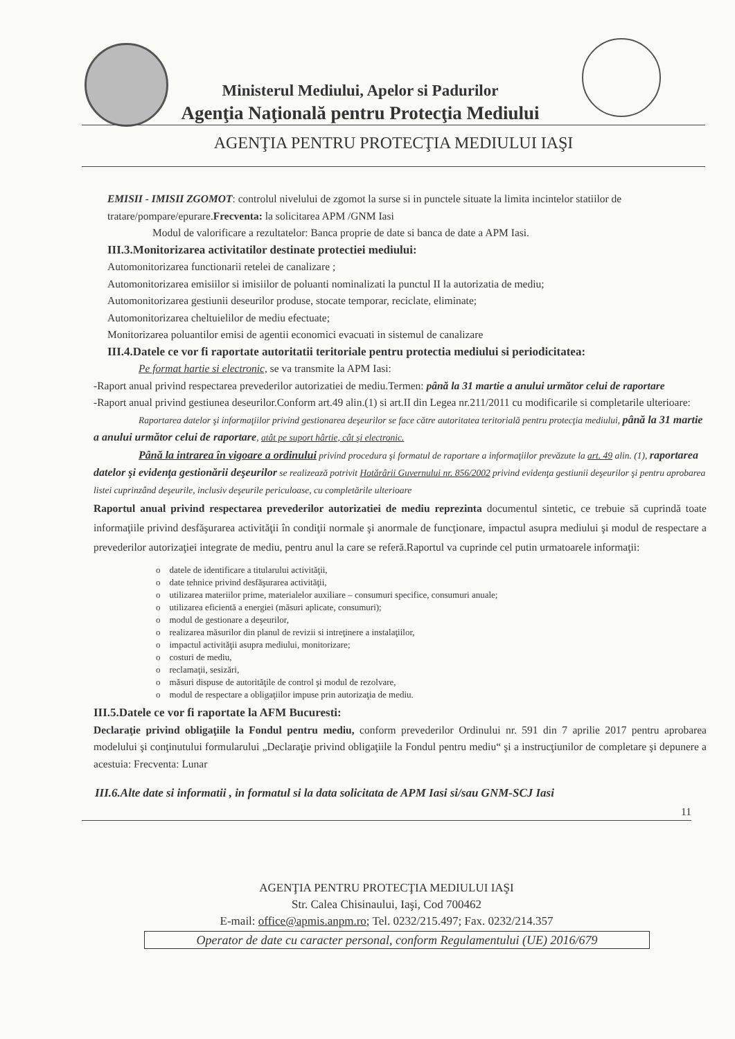Ministerul Mediului, Apelor si Padurilor
Agenţia Naţională pentru Protecţia Mediului
AGENŢIA PENTRU PROTECŢIA MEDIULUI IAŞI
EMISII - IMISII ZGOMOT: controlul nivelului de zgomot la surse si in punctele situate la limita incintelor statiilor de tratare/pompare/epurare.Frecventa: la solicitarea APM /GNM Iasi
Modul de valorificare a rezultatelor: Banca proprie de date si banca de date a APM Iasi.
III.3.Monitorizarea activitatilor destinate protectiei mediului:
Automonitorizarea functionarii retelei de canalizare ;
Automonitorizarea emisiilor si imisiilor de poluanti nominalizati la punctul II la autorizatia de mediu;
Automonitorizarea gestiunii deseurilor produse, stocate temporar, reciclate, eliminate;
Automonitorizarea cheltuielilor de mediu efectuate;
Monitorizarea poluantilor emisi de agentii economici evacuati in sistemul de canalizare
III.4.Datele ce vor fi raportate autoritatii teritoriale pentru protectia mediului si periodicitatea:
Pe format hartie si electronic, se va transmite la APM Iasi:
-Raport anual privind respectarea prevederilor autorizatiei de mediu.Termen: până la 31 martie a anului următor celui de raportare
-Raport anual privind gestiunea deseurilor.Conform art.49 alin.(1) si art.II din Legea nr.211/2011 cu modificarile si completarile ulterioare:
Raportarea datelor şi informaţiilor privind gestionarea deşeurilor se face către autoritatea teritorială pentru protecţia mediului, până la 31 martie a anului următor celui de raportare, atât pe suport hârtie, cât şi electronic.
Până la intrarea în vigoare a ordinului privind procedura şi formatul de raportare a informaţiilor prevăzute la art. 49 alin. (1), raportarea datelor şi evidenţa gestionării deşeurilor se realizează potrivit Hotărârii Guvernului nr. 856/2002 privind evidenţa gestiunii deşeurilor şi pentru aprobarea listei cuprinzând deşeurile, inclusiv deşeurile periculoase, cu completările ulterioare
Raportul anual privind respectarea prevederilor autorizatiei de mediu reprezinta documentul sintetic, ce trebuie să cuprindă toate informaţiile privind desfăşurarea activităţii în condiţii normale şi anormale de funcţionare, impactul asupra mediului şi modul de respectare a prevederilor autorizaţiei integrate de mediu, pentru anul la care se referă.Raportul va cuprinde cel putin urmatoarele informaţii:
o datele de identificare a titularului activităţii,
o date tehnice privind desfăşurarea activităţii,
o utilizarea materiilor prime, materialelor auxiliare – consumuri specifice, consumuri anuale;
o utilizarea eficientă a energiei (măsuri aplicate, consumuri);
o modul de gestionare a deşeurilor,
o realizarea măsurilor din planul de revizii si intreţinere a instalaţiilor,
o impactul activităţii asupra mediului, monitorizare;
o costuri de mediu,
o reclamaţii, sesizări,
o măsuri dispuse de autorităţile de control şi modul de rezolvare,
o modul de respectare a obligaţiilor impuse prin autorizaţia de mediu.
III.5.Datele ce vor fi raportate la AFM Bucuresti:
Declaraţie privind obligaţiile la Fondul pentru mediu, conform prevederilor Ordinului nr. 591 din 7 aprilie 2017 pentru aprobarea modelului şi conţinutului formularului „Declaraţie privind obligaţiile la Fondul pentru mediu“ şi a instrucţiunilor de completare şi depunere a acestuia: Frecventa: Lunar
III.6.Alte date si informatii , in formatul si la data solicitata de APM Iasi si/sau GNM-SCJ Iasi
11
AGENŢIA PENTRU PROTECŢIA MEDIULUI IAŞI
Str. Calea Chisinaului, Iaşi, Cod 700462
E-mail: office@apmis.anpm.ro; Tel. 0232/215.497; Fax. 0232/214.357
Operator de date cu caracter personal, conform Regulamentului (UE) 2016/679